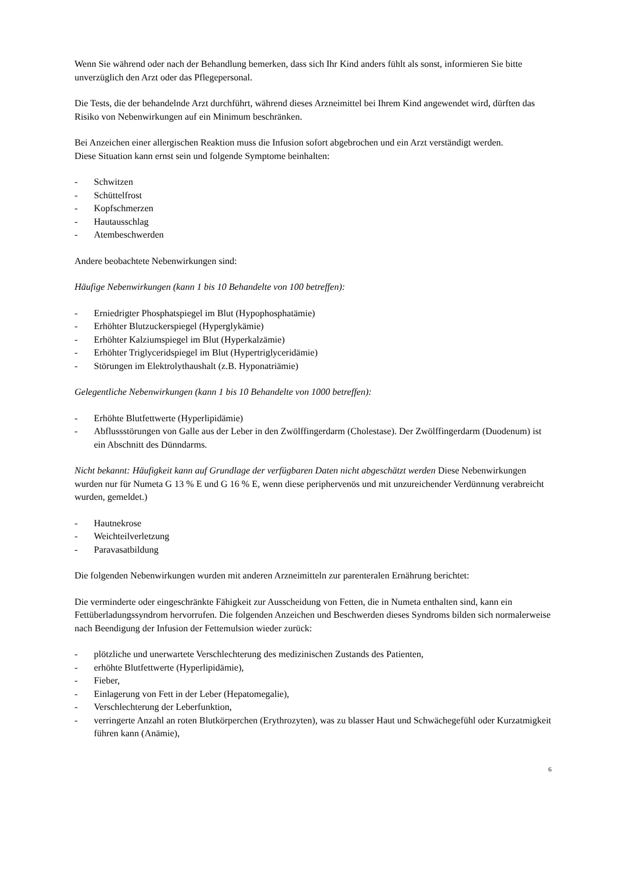Wenn Sie während oder nach der Behandlung bemerken, dass sich Ihr Kind anders fühlt als sonst, informieren Sie bitte unverzüglich den Arzt oder das Pflegepersonal.
Die Tests, die der behandelnde Arzt durchführt, während dieses Arzneimittel bei Ihrem Kind angewendet wird, dürften das Risiko von Nebenwirkungen auf ein Minimum beschränken.
Bei Anzeichen einer allergischen Reaktion muss die Infusion sofort abgebrochen und ein Arzt verständigt werden.
Diese Situation kann ernst sein und folgende Symptome beinhalten:
- Schwitzen
- Schüttelfrost
- Kopfschmerzen
- Hautausschlag
- Atembeschwerden
Andere beobachtete Nebenwirkungen sind:
Häufige Nebenwirkungen (kann 1 bis 10 Behandelte von 100 betreffen):
- Erniedrigter Phosphatspiegel im Blut (Hypophosphatämie)
- Erhöhter Blutzuckerspiegel (Hyperglykämie)
- Erhöhter Kalziumspiegel im Blut (Hyperkalzämie)
- Erhöhter Triglyceridspiegel im Blut (Hypertriglyceridämie)
- Störungen im Elektrolythaushalt (z.B. Hyponatriämie)
Gelegentliche Nebenwirkungen (kann 1 bis 10 Behandelte von 1000 betreffen):
- Erhöhte Blutfettwerte (Hyperlipidämie)
- Abflussstörungen von Galle aus der Leber in den Zwölffingerdarm (Cholestase). Der Zwölffingerdarm (Duodenum) ist ein Abschnitt des Dünndarms.
Nicht bekannt: Häufigkeit kann auf Grundlage der verfügbaren Daten nicht abgeschätzt werden Diese Nebenwirkungen wurden nur für Numeta G 13 % E und G 16 % E, wenn diese periphervenös und mit unzureichender Verdünnung verabreicht wurden, gemeldet.)
- Hautnekrose
- Weichteilverletzung
- Paravasatbildung
Die folgenden Nebenwirkungen wurden mit anderen Arzneimitteln zur parenteralen Ernährung berichtet:
Die verminderte oder eingeschränkte Fähigkeit zur Ausscheidung von Fetten, die in Numeta enthalten sind, kann ein Fettüberladungssyndrom hervorrufen. Die folgenden Anzeichen und Beschwerden dieses Syndroms bilden sich normalerweise nach Beendigung der Infusion der Fettemulsion wieder zurück:
- plötzliche und unerwartete Verschlechterung des medizinischen Zustands des Patienten,
- erhöhte Blutfettwerte (Hyperlipidämie),
- Fieber,
- Einlagerung von Fett in der Leber (Hepatomegalie),
- Verschlechterung der Leberfunktion,
- verringerte Anzahl an roten Blutkörperchen (Erythrozyten), was zu blasser Haut und Schwächegefühl oder Kurzatmigkeit führen kann (Anämie),
6